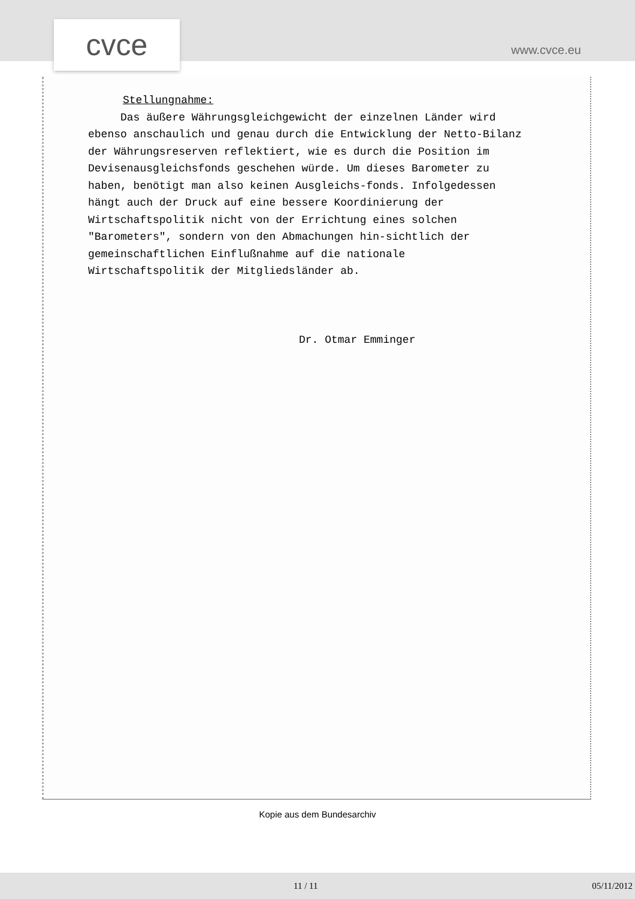cvce www.cvce.eu
Stellungnahme:
Das äußere Währungsgleichgewicht der einzelnen Länder wird ebenso anschaulich und genau durch die Entwicklung der Netto-Bilanz der Währungsreserven reflektiert, wie es durch die Position im Devisenausgleichsfonds geschehen würde. Um dieses Barometer zu haben, benötigt man also keinen Ausgleichs-fonds. Infolgedessen hängt auch der Druck auf eine bessere Koordinierung der Wirtschaftspolitik nicht von der Errichtung eines solchen "Barometers", sondern von den Abmachungen hin-sichtlich der gemeinschaftlichen Einflußnahme auf die nationale Wirtschaftspolitik der Mitgliedsländer ab.
Dr. Otmar Emminger
Kopie aus dem Bundesarchiv
11 / 11 05/11/2012